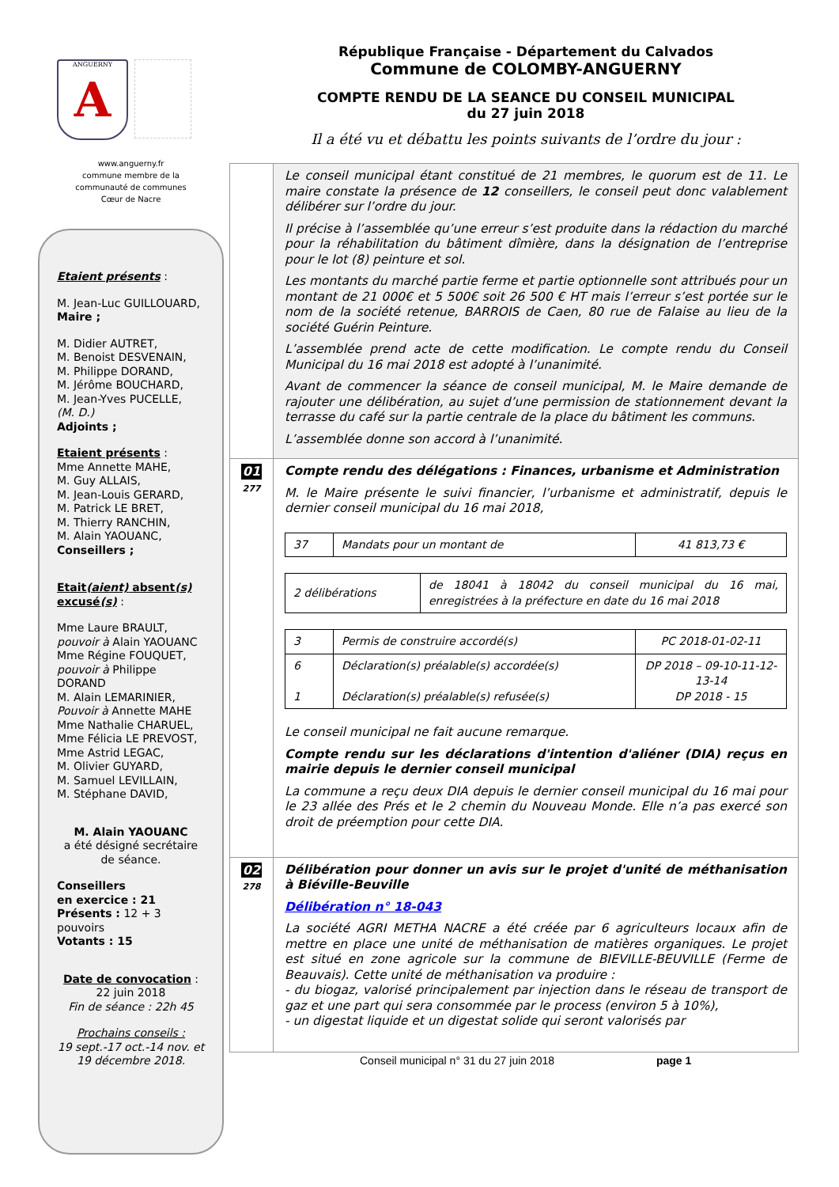ANGUERNY
A
www.anguerny.fr
commune membre de la
communauté de communes
Cœur de Nacre
Etaient présents :
M. Jean-Luc GUILLOUARD,
Maire ;
M. Didier AUTRET,
M. Benoist DESVENAIN,
M. Philippe DORAND,
M. Jérôme BOUCHARD,
M. Jean-Yves PUCELLE,
(M. D.)
Adjoints ;
Etaient présents :
Mme Annette MAHE,
M. Guy ALLAIS,
M. Jean-Louis GERARD,
M. Patrick LE BRET,
M. Thierry RANCHIN,
M. Alain YAOUANC,
Conseillers ;
Etait(aient) absent(s) excusé(s) :
Mme Laure BRAULT,
pouvoir à Alain YAOUANC
Mme Régine FOUQUET,
pouvoir à Philippe DORAND
M. Alain LEMARINIER,
Pouvoir à Annette MAHE
Mme Nathalie CHARUEL,
Mme Félicia LE PREVOST,
Mme Astrid LEGAC,
M. Olivier GUYARD,
M. Samuel LEVILLAIN,
M. Stéphane DAVID,
M. Alain YAOUANC
a été désigné secrétaire de séance.
Conseillers
en exercice : 21
Présents : 12 + 3 pouvoirs
Votants : 15
Date de convocation :
22 juin 2018
Fin de séance : 22h 45
Prochains conseils :
19 sept.-17 oct.-14 nov. et 19 décembre 2018.
République Française - Département du Calvados
Commune de COLOMBY-ANGUERNY
COMPTE RENDU DE LA SEANCE DU CONSEIL MUNICIPAL
du 27 juin 2018
Il a été vu et débattu les points suivants de l’ordre du jour :
Le conseil municipal étant constitué de 21 membres, le quorum est de 11. Le maire constate la présence de 12 conseillers, le conseil peut donc valablement délibérer sur l’ordre du jour.
Il précise à l’assemblée qu’une erreur s’est produite dans la rédaction du marché pour la réhabilitation du bâtiment dîmière, dans la désignation de l’entreprise pour le lot (8) peinture et sol.
Les montants du marché partie ferme et partie optionnelle sont attribués pour un montant de 21 000€ et 5 500€ soit 26 500 € HT mais l’erreur s’est portée sur le nom de la société retenue, BARROIS de Caen, 80 rue de Falaise au lieu de la société Guérin Peinture.
L’assemblée prend acte de cette modification. Le compte rendu du Conseil Municipal du 16 mai 2018 est adopté à l’unanimité.
Avant de commencer la séance de conseil municipal, M. le Maire demande de rajouter une délibération, au sujet d’une permission de stationnement devant la terrasse du café sur la partie centrale de la place du bâtiment les communs.
L’assemblée donne son accord à l’unanimité.
01
277
Compte rendu des délégations : Finances, urbanisme et Administration
M. le Maire présente le suivi financier, l’urbanisme et administratif, depuis le dernier conseil municipal du 16 mai 2018,
| 37 | Mandats pour un montant de | 41 813,73 € |
| 2 délibérations | de 18041 à 18042 du conseil municipal du 16 mai, enregistrées à la préfecture en date du 16 mai 2018 |
| 3 | Permis de construire accordé(s) | PC 2018-01-02-11 |
| 6 1 | Déclaration(s) préalable(s) accordée(s) Déclaration(s) préalable(s) refusée(s) | DP 2018 – 09-10-11-12-13-14 DP 2018 - 15 |
Le conseil municipal ne fait aucune remarque.
Compte rendu sur les déclarations d'intention d'aliéner (DIA) reçus en mairie depuis le dernier conseil municipal
La commune a reçu deux DIA depuis le dernier conseil municipal du 16 mai pour le 23 allée des Prés et le 2 chemin du Nouveau Monde. Elle n’a pas exercé son droit de préemption pour cette DIA.
02
278
Délibération pour donner un avis sur le projet d'unité de méthanisation à Biéville-Beuville
Délibération n° 18-043
La société AGRI METHA NACRE a été créée par 6 agriculteurs locaux afin de mettre en place une unité de méthanisation de matières organiques. Le projet est situé en zone agricole sur la commune de BIEVILLE-BEUVILLE (Ferme de Beauvais). Cette unité de méthanisation va produire :
- du biogaz, valorisé principalement par injection dans le réseau de transport de gaz et une part qui sera consommée par le process (environ 5 à 10%),
- un digestat liquide et un digestat solide qui seront valorisés par
Conseil municipal n° 31 du 27 juin 2018 page 1